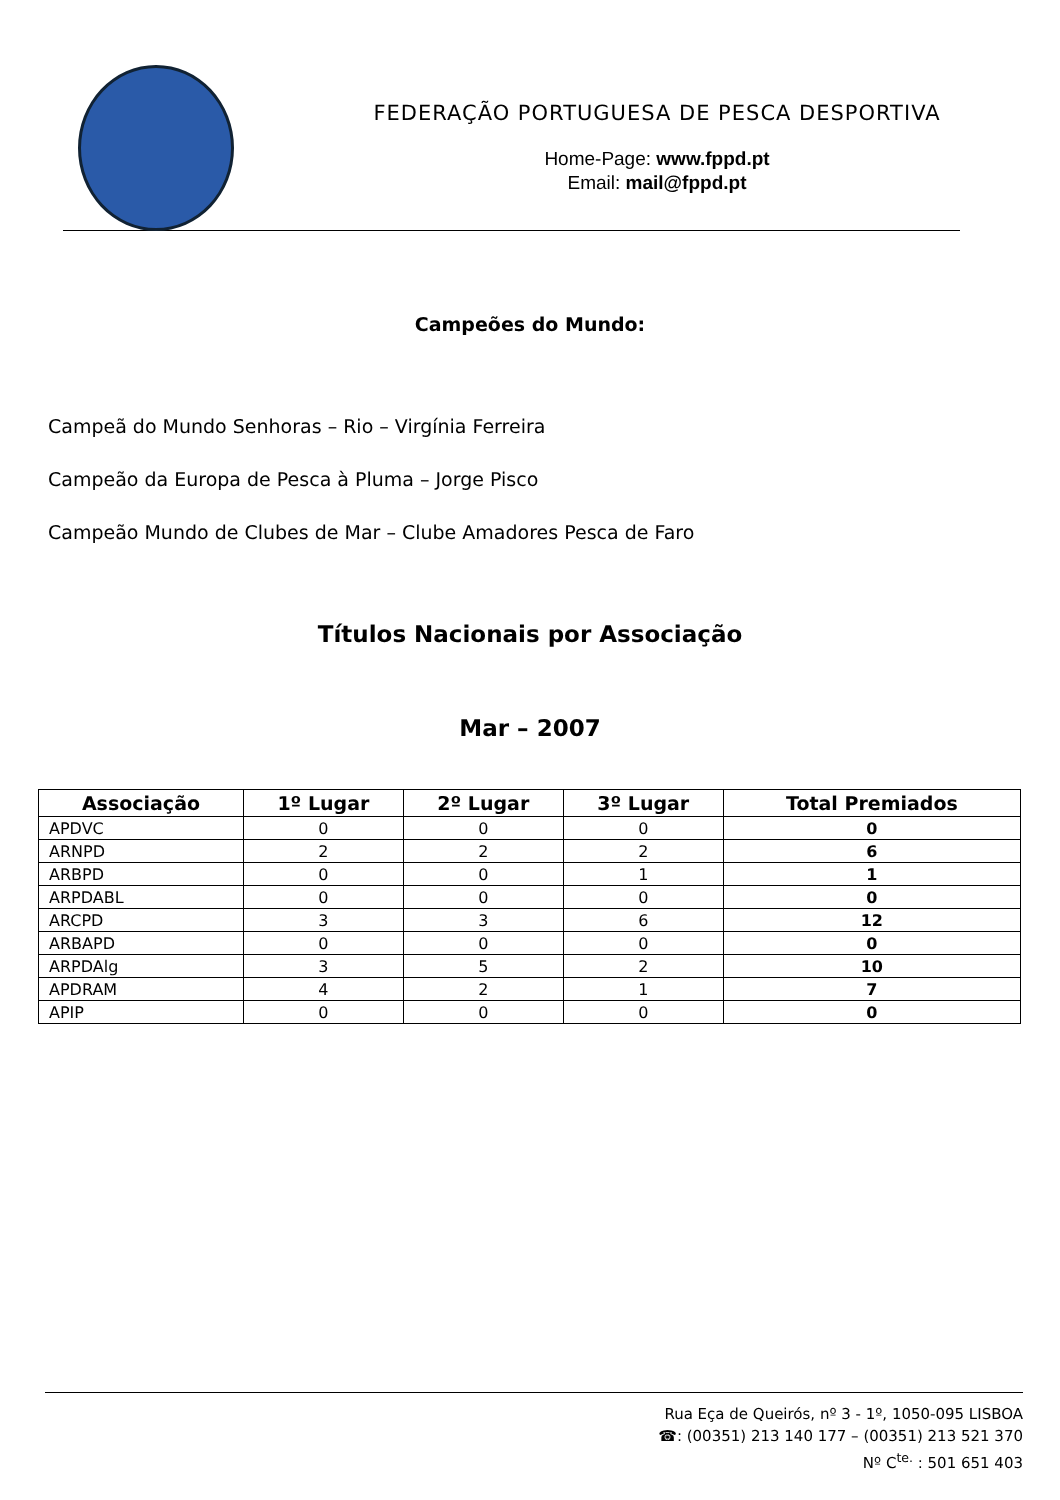FEDERAÇÃO PORTUGUESA DE PESCA DESPORTIVA
Home-Page: www.fppd.pt
Email: mail@fppd.pt
Campeões do Mundo:
Campeã do Mundo Senhoras – Rio – Virgínia Ferreira
Campeão da Europa de Pesca à Pluma – Jorge Pisco
Campeão Mundo de Clubes de Mar – Clube Amadores Pesca de Faro
Títulos Nacionais por Associação
Mar – 2007
| Associação | 1º Lugar | 2º Lugar | 3º Lugar | Total Premiados |
| --- | --- | --- | --- | --- |
| APDVC | 0 | 0 | 0 | 0 |
| ARNPD | 2 | 2 | 2 | 6 |
| ARBPD | 0 | 0 | 1 | 1 |
| ARPDABL | 0 | 0 | 0 | 0 |
| ARCPD | 3 | 3 | 6 | 12 |
| ARBAPD | 0 | 0 | 0 | 0 |
| ARPDAlg | 3 | 5 | 2 | 10 |
| APDRAM | 4 | 2 | 1 | 7 |
| APIP | 0 | 0 | 0 | 0 |
Rua Eça de Queirós, nº 3 - 1º, 1050-095 LISBOA
☎: (00351) 213 140 177 – (00351) 213 521 370
Nº C<sup>te.</sup> : 501 651 403